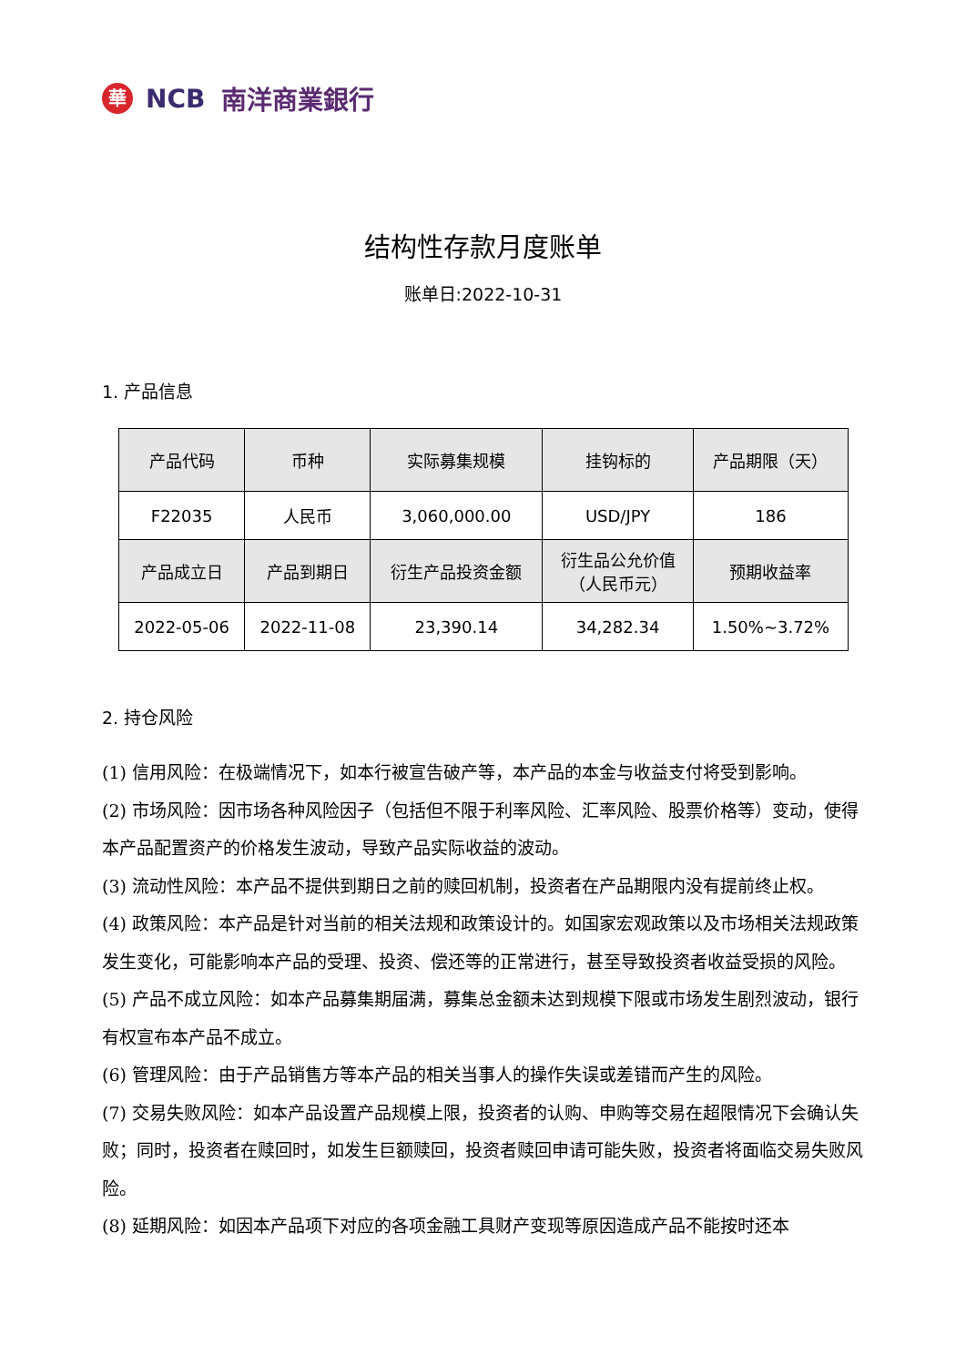華 NCB 南洋商業銀行
结构性存款月度账单
账单日:2022-10-31
1. 产品信息
| 产品代码 | 币种 | 实际募集规模 | 挂钩标的 | 产品期限（天） |
| --- | --- | --- | --- | --- |
| F22035 | 人民币 | 3,060,000.00 | USD/JPY | 186 |
| 产品成立日 | 产品到期日 | 衍生产品投资金额 | 衍生品公允价值 （人民币元） | 预期收益率 |
| 2022-05-06 | 2022-11-08 | 23,390.14 | 34,282.34 | 1.50%~3.72% |
2. 持仓风险
(1) 信用风险：在极端情况下，如本行被宣告破产等，本产品的本金与收益支付将受到影响。
(2) 市场风险：因市场各种风险因子（包括但不限于利率风险、汇率风险、股票价格等）变动，使得本产品配置资产的价格发生波动，导致产品实际收益的波动。
(3) 流动性风险：本产品不提供到期日之前的赎回机制，投资者在产品期限内没有提前终止权。
(4) 政策风险：本产品是针对当前的相关法规和政策设计的。如国家宏观政策以及市场相关法规政策发生变化，可能影响本产品的受理、投资、偿还等的正常进行，甚至导致投资者收益受损的风险。
(5) 产品不成立风险：如本产品募集期届满，募集总金额未达到规模下限或市场发生剧烈波动，银行有权宣布本产品不成立。
(6) 管理风险：由于产品销售方等本产品的相关当事人的操作失误或差错而产生的风险。
(7) 交易失败风险：如本产品设置产品规模上限，投资者的认购、申购等交易在超限情况下会确认失败；同时，投资者在赎回时，如发生巨额赎回，投资者赎回申请可能失败，投资者将面临交易失败风险。
(8) 延期风险：如因本产品项下对应的各项金融工具财产变现等原因造成产品不能按时还本